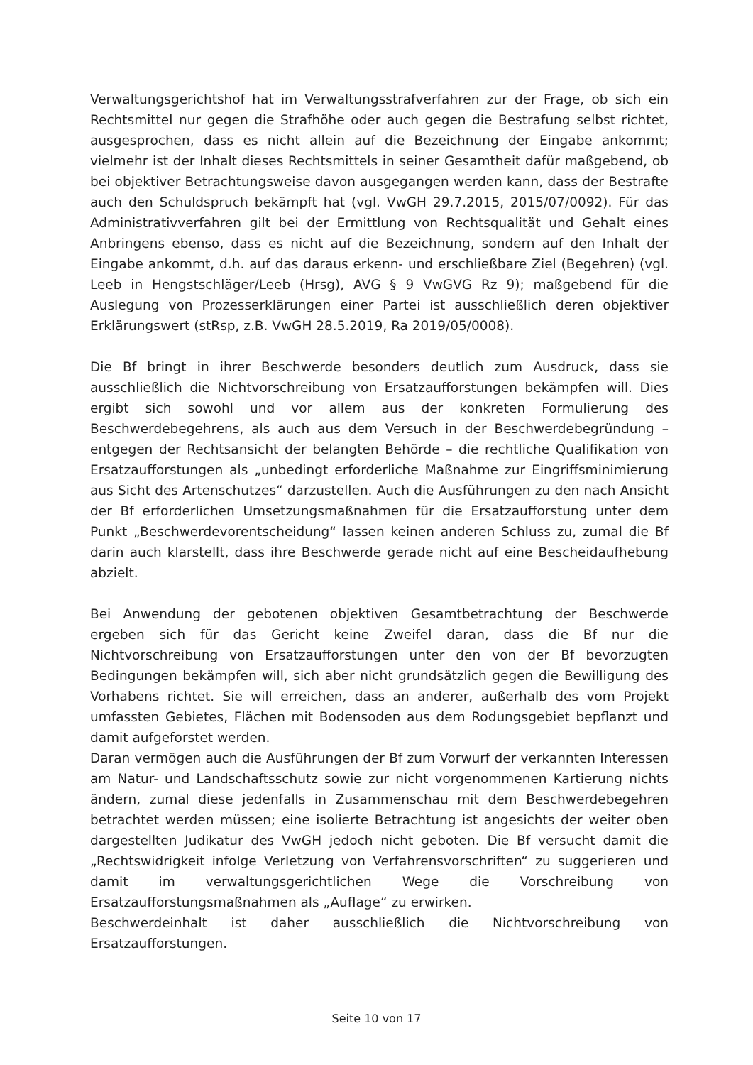Verwaltungsgerichtshof hat im Verwaltungsstrafverfahren zur der Frage, ob sich ein Rechtsmittel nur gegen die Strafhöhe oder auch gegen die Bestrafung selbst richtet, ausgesprochen, dass es nicht allein auf die Bezeichnung der Eingabe ankommt; vielmehr ist der Inhalt dieses Rechtsmittels in seiner Gesamtheit dafür maßgebend, ob bei objektiver Betrachtungsweise davon ausgegangen werden kann, dass der Bestrafte auch den Schuldspruch bekämpft hat (vgl. VwGH 29.7.2015, 2015/07/0092). Für das Administrativverfahren gilt bei der Ermittlung von Rechtsqualität und Gehalt eines Anbringens ebenso, dass es nicht auf die Bezeichnung, sondern auf den Inhalt der Eingabe ankommt, d.h. auf das daraus erkenn- und erschließbare Ziel (Begehren) (vgl. Leeb in Hengstschläger/Leeb (Hrsg), AVG § 9 VwGVG Rz 9); maßgebend für die Auslegung von Prozesserklärungen einer Partei ist ausschließlich deren objektiver Erklärungswert (stRsp, z.B. VwGH 28.5.2019, Ra 2019/05/0008).
Die Bf bringt in ihrer Beschwerde besonders deutlich zum Ausdruck, dass sie ausschließlich die Nichtvorschreibung von Ersatzaufforstungen bekämpfen will. Dies ergibt sich sowohl und vor allem aus der konkreten Formulierung des Beschwerdebegehrens, als auch aus dem Versuch in der Beschwerdebegründung – entgegen der Rechtsansicht der belangten Behörde – die rechtliche Qualifikation von Ersatzaufforstungen als „unbedingt erforderliche Maßnahme zur Eingriffsminimierung aus Sicht des Artenschutzes“ darzustellen. Auch die Ausführungen zu den nach Ansicht der Bf erforderlichen Umsetzungsmaßnahmen für die Ersatzaufforstung unter dem Punkt „Beschwerdevorentscheidung“ lassen keinen anderen Schluss zu, zumal die Bf darin auch klarstellt, dass ihre Beschwerde gerade nicht auf eine Bescheidaufhebung abzielt.
Bei Anwendung der gebotenen objektiven Gesamtbetrachtung der Beschwerde ergeben sich für das Gericht keine Zweifel daran, dass die Bf nur die Nichtvorschreibung von Ersatzaufforstungen unter den von der Bf bevorzugten Bedingungen bekämpfen will, sich aber nicht grundsätzlich gegen die Bewilligung des Vorhabens richtet. Sie will erreichen, dass an anderer, außerhalb des vom Projekt umfassten Gebietes, Flächen mit Bodensoden aus dem Rodungsgebiet bepflanzt und damit aufgeforstet werden.
Daran vermögen auch die Ausführungen der Bf zum Vorwurf der verkannten Interessen am Natur- und Landschaftsschutz sowie zur nicht vorgenommenen Kartierung nichts ändern, zumal diese jedenfalls in Zusammenschau mit dem Beschwerdebegehren betrachtet werden müssen; eine isolierte Betrachtung ist angesichts der weiter oben dargestellten Judikatur des VwGH jedoch nicht geboten. Die Bf versucht damit die „Rechtswidrigkeit infolge Verletzung von Verfahrensvorschriften“ zu suggerieren und damit im verwaltungsgerichtlichen Wege die Vorschreibung von Ersatzaufforstungsmaßnahmen als „Auflage“ zu erwirken.
Beschwerdeinhalt ist daher ausschließlich die Nichtvorschreibung von Ersatzaufforstungen.
Seite 10 von 17